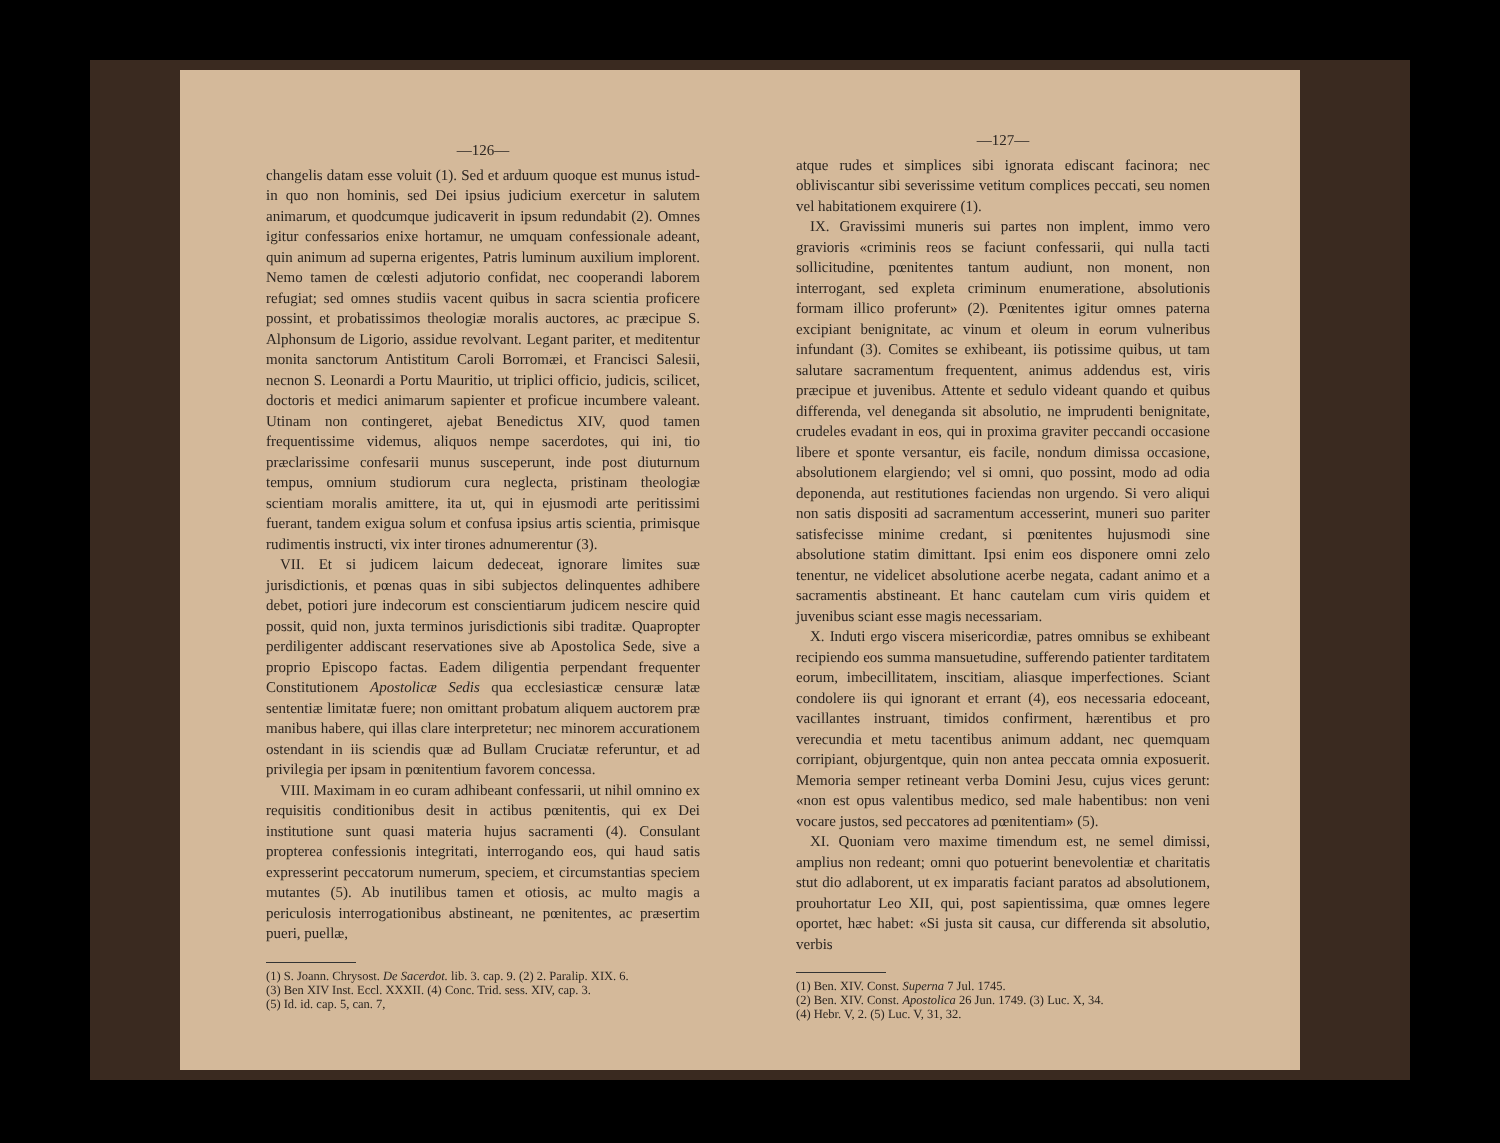—126—
changelis datam esse voluit (1). Sed et arduum quoque est munus istud- in quo non hominis, sed Dei ipsius judicium exercetur in salutem animarum, et quodcumque judicaverit in ipsum redundabit (2). Omnes igitur confessarios enixe hortamur, ne umquam confessionale adeant, quin animum ad superna erigentes, Patris luminum auxilium implorent. Nemo tamen de cœlesti adjutorio confidat, nec cooperandi laborem refugiat; sed omnes studiis vacent quibus in sacra scientia proficere possint, et probatissimos theologiæ moralis auctores, ac præcipue S. Alphonsum de Ligorio, assidue revolvant. Legant pariter, et meditentur monita sanctorum Antistitum Caroli Borromæi, et Francisci Salesii, necnon S. Leonardi a Portu Mauritio, ut triplici officio, judicis, scilicet, doctoris et medici animarum sapienter et proficue incumbere valeant. Utinam non contingeret, ajebat Benedictus XIV, quod tamen frequentissime videmus, aliquos nempe sacerdotes, qui ini, tio præclarissime confesarii munus susceperunt, inde post diuturnum tempus, omnium studiorum cura neglecta, pristinam theologiæ scientiam moralis amittere, ita ut, qui in ejusmodi arte peritissimi fuerant, tandem exigua solum et confusa ipsius artis scientia, primisque rudimentis instructi, vix inter tirones adnumerentur (3).
VII. Et si judicem laicum dedeceat, ignorare limites suæ jurisdictionis, et pœnas quas in sibi subjectos delinquentes adhibere debet, potiori jure indecorum est conscientiarum judicem nescire quid possit, quid non, juxta terminos jurisdictionis sibi traditæ. Quapropter perdiligenter addiscant reservationes sive ab Apostolica Sede, sive a proprio Episcopo factas. Eadem diligentia perpendant frequenter Constitutionem Apostolicæ Sedis qua ecclesiasticæ censuræ latæ sententiæ limitatæ fuere; non omittant probatum aliquem auctorem præ manibus habere, qui illas clare interpretetur; nec minorem accurationem ostendant in iis sciendis quæ ad Bullam Cruciatæ referuntur, et ad privilegia per ipsam in pœnitentium favorem concessa.
VIII. Maximam in eo curam adhibeant confessarii, ut nihil omnino ex requisitis conditionibus desit in actibus pœnitentis, qui ex Dei institutione sunt quasi materia hujus sacramenti (4). Consulant propterea confessionis integritati, interrogando eos, qui haud satis expresserint peccatorum numerum, speciem, et circumstantias speciem mutantes (5). Ab inutilibus tamen et otiosis, ac multo magis a periculosis interrogationibus abstineant, ne pœnitentes, ac præsertim pueri, puellæ,
(1) S. Joann. Chrysost. De Sacerdot. lib. 3. cap. 9. (2) 2. Paralip. XIX. 6.
(3) Ben XIV Inst. Eccl. XXXII. (4) Conc. Trid. sess. XIV, cap. 3.
(5) Id. id. cap. 5, can. 7,
—127—
atque rudes et simplices sibi ignorata ediscant facinora; nec obliviscantur sibi severissime vetitum complices peccati, seu nomen vel habitationem exquirere (1).
IX. Gravissimi muneris sui partes non implent, immo vero gravioris «criminis reos se faciunt confessarii, qui nulla tacti sollicitudine, pœnitentes tantum audiunt, non monent, non interrogant, sed expleta criminum enumeratione, absolutionis formam illico proferunt» (2). Pœnitentes igitur omnes paterna excipiant benignitate, ac vinum et oleum in eorum vulneribus infundant (3). Comites se exhibeant, iis potissime quibus, ut tam salutare sacramentum frequentent, animus addendus est, viris præcipue et juvenibus. Attente et sedulo videant quando et quibus differenda, vel deneganda sit absolutio, ne imprudenti benignitate, crudeles evadant in eos, qui in proxima graviter peccandi occasione libere et sponte versantur, eis facile, nondum dimissa occasione, absolutionem elargiendo; vel si omni, quo possint, modo ad odia deponenda, aut restitutiones faciendas non urgendo. Si vero aliqui non satis dispositi ad sacramentum accesserint, muneri suo pariter satisfecisse minime credant, si pœnitentes hujusmodi sine absolutione statim dimittant. Ipsi enim eos disponere omni zelo tenentur, ne videlicet absolutione acerbe negata, cadant animo et a sacramentis abstineant. Et hanc cautelam cum viris quidem et juvenibus sciant esse magis necessariam.
X. Induti ergo viscera misericordiæ, patres omnibus se exhibeant recipiendo eos summa mansuetudine, sufferendo patienter tarditatem eorum, imbecillitatem, inscitiam, aliasque imperfectiones. Sciant condolere iis qui ignorant et errant (4), eos necessaria edoceant, vacillantes instruant, timidos confirment, hærentibus et pro verecundia et metu tacentibus animum addant, nec quemquam corripiant, objurgentque, quin non antea peccata omnia exposuerit. Memoria semper retineant verba Domini Jesu, cujus vices gerunt: «non est opus valentibus medico, sed male habentibus: non veni vocare justos, sed peccatores ad pœnitentiam» (5).
XI. Quoniam vero maxime timendum est, ne semel dimissi, amplius non redeant; omni quo potuerint benevolentiæ et charitatis stut dio adlaborent, ut ex imparatis faciant paratos ad absolutionem, prouhortatur Leo XII, qui, post sapientissima, quæ omnes legere oportet, hæc habet: «Si justa sit causa, cur differenda sit absolutio, verbis
(1) Ben. XIV. Const. Superna 7 Jul. 1745.
(2) Ben. XIV. Const. Apostolica 26 Jun. 1749. (3) Luc. X, 34.
(4) Hebr. V, 2. (5) Luc. V, 31, 32.